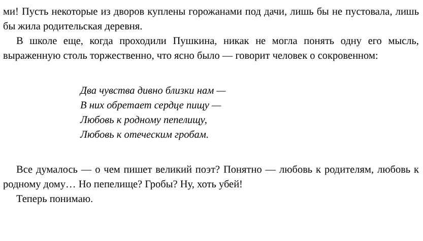ми! Пусть некоторые из дворов куплены горожанами под дачи, лишь бы не пустовала, лишь бы жила родительская деревня.
В школе еще, когда проходили Пушкина, никак не могла понять одну его мысль, выраженную столь торжественно, что ясно было — говорит человек о сокровенном:
Два чувства дивно близки нам —
В них обретает сердце пищу —
Любовь к родному пепелищу,
Любовь к отеческим гробам.
Все думалось — о чем пишет великий поэт? Понятно — любовь к родителям, любовь к родному дому… Но пепелище? Гробы? Ну, хоть убей!
Теперь понимаю.